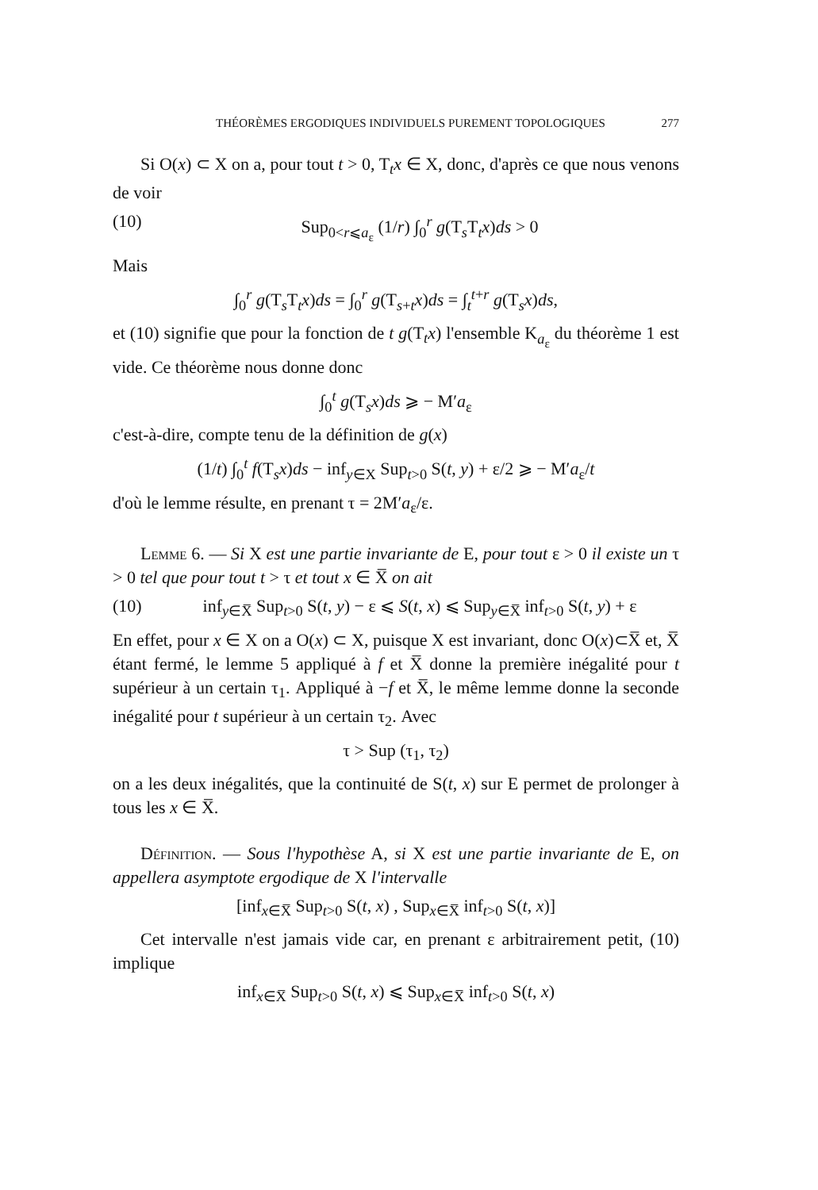THÉORÈMES ERGODIQUES INDIVIDUELS PUREMENT TOPOLOGIQUES 277
Si O(x) ⊂ X on a, pour tout t > 0, T<sub>t</sub>x ∈ X, donc, d'après ce que nous venons de voir
(10) Sup<sub>0<r⩽a<sub>ε</sub></sub> (1/r) ∫<sub>0</sub><sup>r</sup> g(T<sub>s</sub>T<sub>t</sub>x)ds > 0
Mais
∫<sub>0</sub><sup>r</sup> g(T<sub>s</sub>T<sub>t</sub>x)ds = ∫<sub>0</sub><sup>r</sup> g(T<sub>s+t</sub>x)ds = ∫<sub>t</sub><sup>t+r</sup> g(T<sub>s</sub>x)ds,
et (10) signifie que pour la fonction de t g(T<sub>t</sub>x) l'ensemble K<sub>a<sub>ε</sub></sub> du théorème 1 est vide. Ce théorème nous donne donc
∫<sub>0</sub><sup>t</sup> g(T<sub>s</sub>x)ds ⩾ − M′a<sub>ε</sub>
c'est-à-dire, compte tenu de la définition de g(x)
(1/t) ∫<sub>0</sub><sup>t</sup> f(T<sub>s</sub>x)ds − inf<sub>y∈X</sub> Sup<sub>t>0</sub> S(t, y) + ε/2 ⩾ − M′a<sub>ε</sub>/t
d'où le lemme résulte, en prenant τ = 2M′a<sub>ε</sub>/ε.
Lemme 6. — Si X est une partie invariante de E, pour tout ε > 0 il existe un τ > 0 tel que pour tout t > τ et tout x ∈ X̅ on ait
(10) inf<sub>y∈X̅</sub> Sup<sub>t>0</sub> S(t, y) − ε ⩽ S(t, x) ⩽ Sup<sub>y∈X̅</sub> inf<sub>t>0</sub> S(t, y) + ε
En effet, pour x ∈ X on a O(x) ⊂ X, puisque X est invariant, donc O(x)⊂X̅ et, X̅ étant fermé, le lemme 5 appliqué à f et X̅ donne la première inégalité pour t supérieur à un certain τ<sub>1</sub>. Appliqué à −f et X̅, le même lemme donne la seconde inégalité pour t supérieur à un certain τ<sub>2</sub>. Avec
τ > Sup (τ<sub>1</sub>, τ<sub>2</sub>)
on a les deux inégalités, que la continuité de S(t, x) sur E permet de prolonger à tous les x ∈ X̅.
Définition. — Sous l'hypothèse A, si X est une partie invariante de E, on appellera asymptote ergodique de X l'intervalle
[inf<sub>x∈X̅</sub> Sup<sub>t>0</sub> S(t, x) , Sup<sub>x∈X̅</sub> inf<sub>t>0</sub> S(t, x)]
Cet intervalle n'est jamais vide car, en prenant ε arbitrairement petit, (10) implique
inf<sub>x∈X̅</sub> Sup<sub>t>0</sub> S(t, x) ⩽ Sup<sub>x∈X̅</sub> inf<sub>t>0</sub> S(t, x)